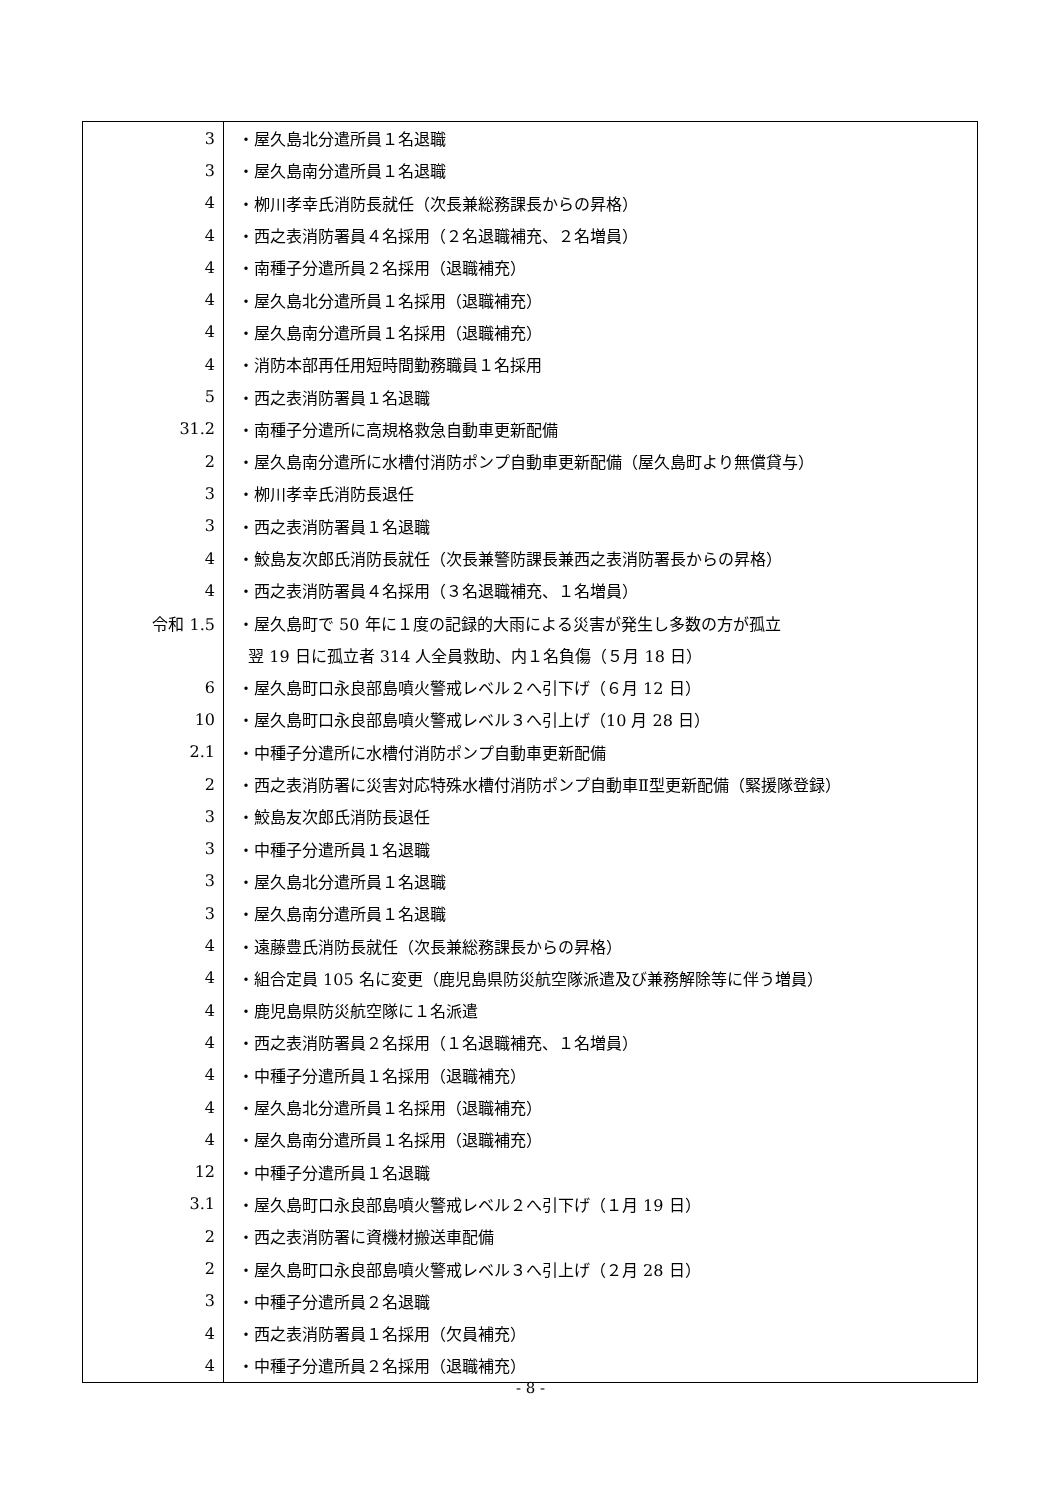| 3 | ・屋久島北分遣所員１名退職 |
| 3 | ・屋久島南分遣所員１名退職 |
| 4 | ・栁川孝幸氏消防長就任（次長兼総務課長からの昇格） |
| 4 | ・西之表消防署員４名採用（２名退職補充、２名増員） |
| 4 | ・南種子分遣所員２名採用（退職補充） |
| 4 | ・屋久島北分遣所員１名採用（退職補充） |
| 4 | ・屋久島南分遣所員１名採用（退職補充） |
| 4 | ・消防本部再任用短時間勤務職員１名採用 |
| 5 | ・西之表消防署員１名退職 |
| 31.2 | ・南種子分遣所に高規格救急自動車更新配備 |
| 2 | ・屋久島南分遣所に水槽付消防ポンプ自動車更新配備（屋久島町より無償貸与） |
| 3 | ・栁川孝幸氏消防長退任 |
| 3 | ・西之表消防署員１名退職 |
| 4 | ・鮫島友次郎氏消防長就任（次長兼警防課長兼西之表消防署長からの昇格） |
| 4 | ・西之表消防署員４名採用（３名退職補充、１名増員） |
| 令和 1.5 | ・屋久島町で 50 年に１度の記録的大雨による災害が発生し多数の方が孤立 |
| | 翌 19 日に孤立者 314 人全員救助、内１名負傷（５月 18 日） |
| 6 | ・屋久島町口永良部島噴火警戒レベル２へ引下げ（６月 12 日） |
| 10 | ・屋久島町口永良部島噴火警戒レベル３へ引上げ（10 月 28 日） |
| 2.1 | ・中種子分遣所に水槽付消防ポンプ自動車更新配備 |
| 2 | ・西之表消防署に災害対応特殊水槽付消防ポンプ自動車Ⅱ型更新配備（緊援隊登録） |
| 3 | ・鮫島友次郎氏消防長退任 |
| 3 | ・中種子分遣所員１名退職 |
| 3 | ・屋久島北分遣所員１名退職 |
| 3 | ・屋久島南分遣所員１名退職 |
| 4 | ・遠藤豊氏消防長就任（次長兼総務課長からの昇格） |
| 4 | ・組合定員 105 名に変更（鹿児島県防災航空隊派遣及び兼務解除等に伴う増員） |
| 4 | ・鹿児島県防災航空隊に１名派遣 |
| 4 | ・西之表消防署員２名採用（１名退職補充、１名増員） |
| 4 | ・中種子分遣所員１名採用（退職補充） |
| 4 | ・屋久島北分遣所員１名採用（退職補充） |
| 4 | ・屋久島南分遣所員１名採用（退職補充） |
| 12 | ・中種子分遣所員１名退職 |
| 3.1 | ・屋久島町口永良部島噴火警戒レベル２へ引下げ（１月 19 日） |
| 2 | ・西之表消防署に資機材搬送車配備 |
| 2 | ・屋久島町口永良部島噴火警戒レベル３へ引上げ（２月 28 日） |
| 3 | ・中種子分遣所員２名退職 |
| 4 | ・西之表消防署員１名採用（欠員補充） |
| 4 | ・中種子分遣所員２名採用（退職補充） |
- 8 -